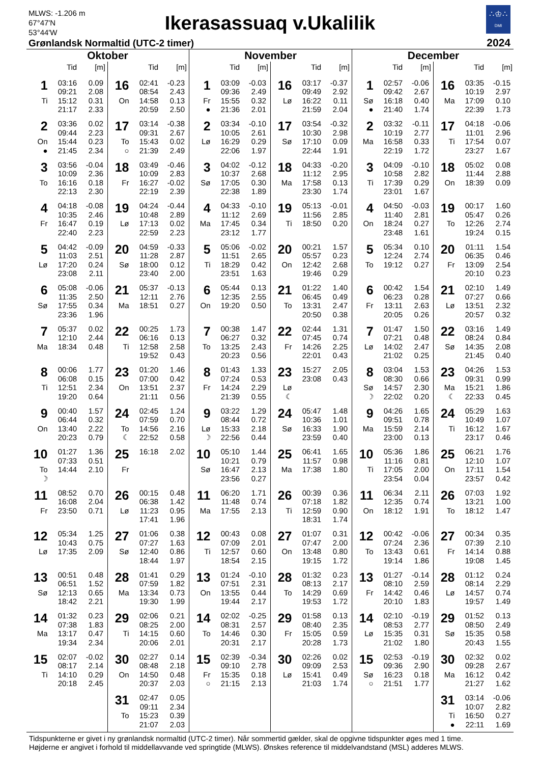MLWS: -1.206 m
67°47'N
53°44'W
Ikerasassuaq v.Ukalilik
∴♔∴
DMI
Grønlandsk Normaltid (UTC-2 timer)
2024
Oktober
| | Tid | [m] |
| --- | --- | --- |
| 1 | 03:16 | 0.09 |
| | 09:21 | 2.08 |
| Ti | 15:12 | 0.31 |
| | 21:17 | 2.33 |
| 2 | 03:36 | 0.02 |
| | 09:44 | 2.23 |
| On | 15:44 | 0.23 |
| ● | 21:45 | 2.34 |
| 3 | 03:56 | -0.04 |
| | 10:09 | 2.36 |
| To | 16:16 | 0.18 |
| | 22:13 | 2.30 |
| 4 | 04:18 | -0.08 |
| | 10:35 | 2.46 |
| Fr | 16:47 | 0.19 |
| | 22:40 | 2.23 |
| 5 | 04:42 | -0.09 |
| | 11:03 | 2.51 |
| Lø | 17:20 | 0.24 |
| | 23:08 | 2.11 |
| 6 | 05:08 | -0.06 |
| | 11:35 | 2.50 |
| Sø | 17:55 | 0.34 |
| | 23:36 | 1.96 |
| 7 | 05:37 | 0.02 |
| | 12:10 | 2.44 |
| Ma | 18:34 | 0.48 |
| 8 | 00:06 | 1.77 |
| | 06:08 | 0.15 |
| Ti | 12:51 | 2.34 |
| | 19:20 | 0.64 |
| 9 | 00:40 | 1.57 |
| | 06:44 | 0.32 |
| On | 13:40 | 2.22 |
| | 20:23 | 0.79 |
| 10 | 01:27 | 1.36 |
| | 07:33 | 0.51 |
| To | 14:44 | 2.10 |
| ☽ | | |
| 11 | 08:52 | 0.70 |
| | 16:08 | 2.04 |
| Fr | 23:50 | 0.71 |
| 12 | 05:34 | 1.25 |
| | 10:43 | 0.75 |
| Lø | 17:35 | 2.09 |
| 13 | 00:51 | 0.48 |
| | 06:51 | 1.52 |
| Sø | 12:13 | 0.65 |
| | 18:42 | 2.21 |
| 14 | 01:32 | 0.23 |
| | 07:38 | 1.83 |
| Ma | 13:17 | 0.47 |
| | 19:34 | 2.34 |
| 15 | 02:07 | -0.02 |
| | 08:17 | 2.14 |
| Ti | 14:10 | 0.29 |
| | 20:18 | 2.45 |
| | Tid | [m] |
| --- | --- | --- |
| 16 | 02:41 | -0.23 |
| | 08:54 | 2.43 |
| On | 14:58 | 0.13 |
| | 20:59 | 2.50 |
| 17 | 03:14 | -0.38 |
| | 09:31 | 2.67 |
| To | 15:43 | 0.02 |
| ○ | 21:39 | 2.49 |
| 18 | 03:49 | -0.46 |
| | 10:09 | 2.83 |
| Fr | 16:27 | -0.02 |
| | 22:19 | 2.39 |
| 19 | 04:24 | -0.44 |
| | 10:48 | 2.89 |
| Lø | 17:13 | 0.02 |
| | 22:59 | 2.23 |
| 20 | 04:59 | -0.33 |
| | 11:28 | 2.87 |
| Sø | 18:00 | 0.12 |
| | 23:40 | 2.00 |
| 21 | 05:37 | -0.13 |
| | 12:11 | 2.76 |
| Ma | 18:51 | 0.27 |
| 22 | 00:25 | 1.73 |
| | 06:16 | 0.13 |
| Ti | 12:58 | 2.58 |
| | 19:52 | 0.43 |
| 23 | 01:20 | 1.46 |
| | 07:00 | 0.42 |
| On | 13:51 | 2.37 |
| | 21:11 | 0.56 |
| 24 | 02:45 | 1.24 |
| | 07:59 | 0.70 |
| To | 14:56 | 2.16 |
| ☾ | 22:52 | 0.58 |
| 25 | 16:18 | 2.02 |
| Fr | | |
| 26 | 00:15 | 0.48 |
| | 06:38 | 1.42 |
| Lø | 11:23 | 0.95 |
| | 17:41 | 1.96 |
| 27 | 01:06 | 0.38 |
| | 07:27 | 1.63 |
| Sø | 12:40 | 0.86 |
| | 18:44 | 1.97 |
| 28 | 01:41 | 0.29 |
| | 07:59 | 1.82 |
| Ma | 13:34 | 0.73 |
| | 19:30 | 1.99 |
| 29 | 02:06 | 0.21 |
| | 08:25 | 2.00 |
| Ti | 14:15 | 0.60 |
| | 20:06 | 2.01 |
| 30 | 02:27 | 0.14 |
| | 08:48 | 2.18 |
| On | 14:50 | 0.48 |
| | 20:37 | 2.03 |
| 31 | 02:47 | 0.05 |
| | 09:11 | 2.34 |
| To | 15:23 | 0.39 |
| | 21:07 | 2.03 |
November
| | Tid | [m] |
| --- | --- | --- |
| 1 | 03:09 | -0.03 |
| | 09:36 | 2.49 |
| Fr | 15:55 | 0.32 |
| ● | 21:36 | 2.01 |
| 2 | 03:34 | -0.10 |
| | 10:05 | 2.61 |
| Lø | 16:29 | 0.29 |
| | 22:06 | 1.97 |
| 3 | 04:02 | -0.12 |
| | 10:37 | 2.68 |
| Sø | 17:05 | 0.30 |
| | 22:38 | 1.89 |
| 4 | 04:33 | -0.10 |
| | 11:12 | 2.69 |
| Ma | 17:45 | 0.34 |
| | 23:12 | 1.77 |
| 5 | 05:06 | -0.02 |
| | 11:51 | 2.65 |
| Ti | 18:29 | 0.42 |
| | 23:51 | 1.63 |
| 6 | 05:44 | 0.13 |
| | 12:35 | 2.55 |
| On | 19:20 | 0.50 |
| 7 | 00:38 | 1.47 |
| | 06:27 | 0.32 |
| To | 13:25 | 2.43 |
| | 20:23 | 0.56 |
| 8 | 01:43 | 1.33 |
| | 07:24 | 0.53 |
| Fr | 14:24 | 2.29 |
| | 21:39 | 0.55 |
| 9 | 03:22 | 1.29 |
| | 08:44 | 0.72 |
| Lø | 15:33 | 2.18 |
| ☽ | 22:56 | 0.44 |
| 10 | 05:10 | 1.44 |
| | 10:21 | 0.79 |
| Sø | 16:47 | 2.13 |
| | 23:56 | 0.27 |
| 11 | 06:20 | 1.71 |
| | 11:48 | 0.74 |
| Ma | 17:55 | 2.13 |
| 12 | 00:43 | 0.08 |
| | 07:09 | 2.01 |
| Ti | 12:57 | 0.60 |
| | 18:54 | 2.15 |
| 13 | 01:24 | -0.10 |
| | 07:51 | 2.31 |
| On | 13:55 | 0.44 |
| | 19:44 | 2.17 |
| 14 | 02:02 | -0.25 |
| | 08:31 | 2.57 |
| To | 14:46 | 0.30 |
| | 20:31 | 2.17 |
| 15 | 02:39 | -0.34 |
| | 09:10 | 2.78 |
| Fr | 15:35 | 0.18 |
| ○ | 21:15 | 2.13 |
| | Tid | [m] |
| --- | --- | --- |
| 16 | 03:17 | -0.37 |
| | 09:49 | 2.92 |
| Lø | 16:22 | 0.11 |
| | 21:59 | 2.04 |
| 17 | 03:54 | -0.32 |
| | 10:30 | 2.98 |
| Sø | 17:10 | 0.09 |
| | 22:44 | 1.91 |
| 18 | 04:33 | -0.20 |
| | 11:12 | 2.95 |
| Ma | 17:58 | 0.13 |
| | 23:30 | 1.74 |
| 19 | 05:13 | -0.01 |
| | 11:56 | 2.85 |
| Ti | 18:50 | 0.20 |
| 20 | 00:21 | 1.57 |
| | 05:57 | 0.23 |
| On | 12:42 | 2.68 |
| | 19:46 | 0.29 |
| 21 | 01:22 | 1.40 |
| | 06:45 | 0.49 |
| To | 13:31 | 2.47 |
| | 20:50 | 0.38 |
| 22 | 02:44 | 1.31 |
| | 07:45 | 0.74 |
| Fr | 14:26 | 2.25 |
| | 22:01 | 0.43 |
| 23 | 15:27 | 2.05 |
| | 23:08 | 0.43 |
| Lø | | |
| ☾ | | |
| 24 | 05:47 | 1.48 |
| | 10:36 | 1.01 |
| Sø | 16:33 | 1.90 |
| | 23:59 | 0.40 |
| 25 | 06:41 | 1.65 |
| | 11:57 | 0.98 |
| Ma | 17:38 | 1.80 |
| 26 | 00:39 | 0.36 |
| | 07:18 | 1.82 |
| Ti | 12:59 | 0.90 |
| | 18:31 | 1.74 |
| 27 | 01:07 | 0.31 |
| | 07:47 | 2.00 |
| On | 13:48 | 0.80 |
| | 19:15 | 1.72 |
| 28 | 01:32 | 0.23 |
| | 08:13 | 2.17 |
| To | 14:29 | 0.69 |
| | 19:53 | 1.72 |
| 29 | 01:58 | 0.13 |
| | 08:40 | 2.35 |
| Fr | 15:05 | 0.59 |
| | 20:28 | 1.73 |
| 30 | 02:26 | 0.02 |
| | 09:09 | 2.53 |
| Lø | 15:41 | 0.49 |
| | 21:03 | 1.74 |
December
| | Tid | [m] |
| --- | --- | --- |
| 1 | 02:57 | -0.06 |
| | 09:42 | 2.67 |
| Sø | 16:18 | 0.40 |
| ● | 21:40 | 1.74 |
| 2 | 03:32 | -0.11 |
| | 10:19 | 2.77 |
| Ma | 16:58 | 0.33 |
| | 22:19 | 1.72 |
| 3 | 04:09 | -0.10 |
| | 10:58 | 2.82 |
| Ti | 17:39 | 0.29 |
| | 23:01 | 1.67 |
| 4 | 04:50 | -0.03 |
| | 11:40 | 2.81 |
| On | 18:24 | 0.27 |
| | 23:48 | 1.61 |
| 5 | 05:34 | 0.10 |
| | 12:24 | 2.74 |
| To | 19:12 | 0.27 |
| 6 | 00:42 | 1.54 |
| | 06:23 | 0.28 |
| Fr | 13:11 | 2.63 |
| | 20:05 | 0.26 |
| 7 | 01:47 | 1.50 |
| | 07:21 | 0.48 |
| Lø | 14:02 | 2.47 |
| | 21:02 | 0.25 |
| 8 | 03:04 | 1.53 |
| | 08:30 | 0.66 |
| Sø | 14:57 | 2.30 |
| ☽ | 22:02 | 0.20 |
| 9 | 04:26 | 1.65 |
| | 09:51 | 0.78 |
| Ma | 15:59 | 2.14 |
| | 23:00 | 0.13 |
| 10 | 05:36 | 1.86 |
| | 11:16 | 0.81 |
| Ti | 17:05 | 2.00 |
| | 23:54 | 0.04 |
| 11 | 06:34 | 2.11 |
| | 12:35 | 0.74 |
| On | 18:12 | 1.91 |
| 12 | 00:42 | -0.06 |
| | 07:24 | 2.36 |
| To | 13:43 | 0.61 |
| | 19:14 | 1.86 |
| 13 | 01:27 | -0.14 |
| | 08:10 | 2.59 |
| Fr | 14:42 | 0.46 |
| | 20:10 | 1.83 |
| 14 | 02:10 | -0.19 |
| | 08:53 | 2.77 |
| Lø | 15:35 | 0.31 |
| | 21:02 | 1.80 |
| 15 | 02:53 | -0.19 |
| | 09:36 | 2.90 |
| Sø | 16:23 | 0.18 |
| ○ | 21:51 | 1.77 |
| | Tid | [m] |
| --- | --- | --- |
| 16 | 03:35 | -0.15 |
| | 10:19 | 2.97 |
| Ma | 17:09 | 0.10 |
| | 22:39 | 1.73 |
| 17 | 04:18 | -0.06 |
| | 11:01 | 2.96 |
| Ti | 17:54 | 0.07 |
| | 23:27 | 1.67 |
| 18 | 05:02 | 0.08 |
| | 11:44 | 2.88 |
| On | 18:39 | 0.09 |
| 19 | 00:17 | 1.60 |
| | 05:47 | 0.26 |
| To | 12:26 | 2.74 |
| | 19:24 | 0.15 |
| 20 | 01:11 | 1.54 |
| | 06:35 | 0.46 |
| Fr | 13:09 | 2.54 |
| | 20:10 | 0.23 |
| 21 | 02:10 | 1.49 |
| | 07:27 | 0.66 |
| Lø | 13:51 | 2.32 |
| | 20:57 | 0.32 |
| 22 | 03:16 | 1.49 |
| | 08:24 | 0.84 |
| Sø | 14:35 | 2.08 |
| | 21:45 | 0.40 |
| 23 | 04:26 | 1.53 |
| | 09:31 | 0.99 |
| Ma | 15:21 | 1.86 |
| ☾ | 22:33 | 0.45 |
| 24 | 05:29 | 1.63 |
| | 10:49 | 1.07 |
| Ti | 16:12 | 1.67 |
| | 23:17 | 0.46 |
| 25 | 06:21 | 1.76 |
| | 12:10 | 1.07 |
| On | 17:11 | 1.54 |
| | 23:57 | 0.42 |
| 26 | 07:03 | 1.92 |
| | 13:21 | 1.00 |
| To | 18:12 | 1.47 |
| 27 | 00:34 | 0.35 |
| | 07:39 | 2.10 |
| Fr | 14:14 | 0.88 |
| | 19:08 | 1.45 |
| 28 | 01:12 | 0.24 |
| | 08:14 | 2.29 |
| Lø | 14:57 | 0.74 |
| | 19:57 | 1.49 |
| 29 | 01:52 | 0.13 |
| | 08:50 | 2.49 |
| Sø | 15:35 | 0.58 |
| | 20:43 | 1.55 |
| 30 | 02:32 | 0.02 |
| | 09:28 | 2.67 |
| Ma | 16:12 | 0.42 |
| | 21:27 | 1.62 |
| 31 | 03:14 | -0.06 |
| | 10:07 | 2.82 |
| Ti | 16:50 | 0.27 |
| ● | 22:11 | 1.69 |
Tidspunkterne er givet i ny grønlandsk normaltid (UTC-2 timer). Når sommertid gælder, skal de opgivne tidspunkter øges med 1 time.
Højderne er angivet i forhold til middellavvande ved springtide (MLWS). Ønskes reference til middelvandstand (MSL) adderes MLWS.